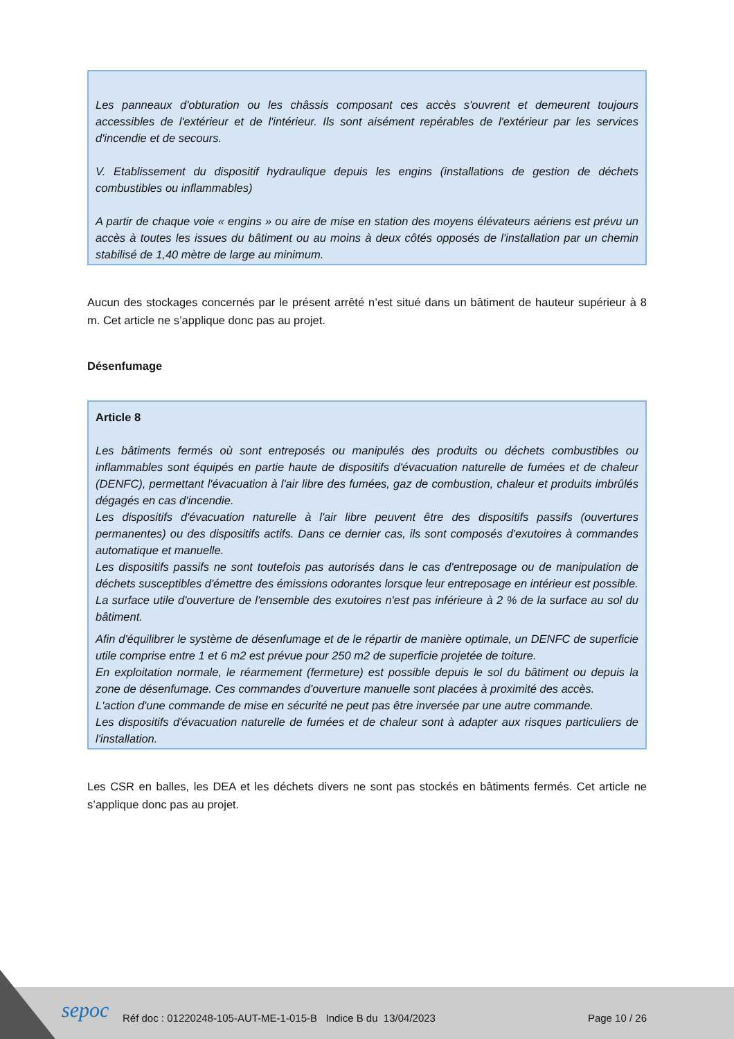Les panneaux d'obturation ou les châssis composant ces accès s'ouvrent et demeurent toujours accessibles de l'extérieur et de l'intérieur. Ils sont aisément repérables de l'extérieur par les services d'incendie et de secours.
V. Etablissement du dispositif hydraulique depuis les engins (installations de gestion de déchets combustibles ou inflammables)
A partir de chaque voie « engins » ou aire de mise en station des moyens élévateurs aériens est prévu un accès à toutes les issues du bâtiment ou au moins à deux côtés opposés de l'installation par un chemin stabilisé de 1,40 mètre de large au minimum.
Aucun des stockages concernés par le présent arrêté n’est situé dans un bâtiment de hauteur supérieur à 8 m. Cet article ne s’applique donc pas au projet.
Désenfumage
Article 8
Les bâtiments fermés où sont entreposés ou manipulés des produits ou déchets combustibles ou inflammables sont équipés en partie haute de dispositifs d'évacuation naturelle de fumées et de chaleur (DENFC), permettant l'évacuation à l'air libre des fumées, gaz de combustion, chaleur et produits imbrûlés dégagés en cas d'incendie.
Les dispositifs d'évacuation naturelle à l'air libre peuvent être des dispositifs passifs (ouvertures permanentes) ou des dispositifs actifs. Dans ce dernier cas, ils sont composés d'exutoires à commandes automatique et manuelle.
Les dispositifs passifs ne sont toutefois pas autorisés dans le cas d'entreposage ou de manipulation de déchets susceptibles d'émettre des émissions odorantes lorsque leur entreposage en intérieur est possible.
La surface utile d'ouverture de l'ensemble des exutoires n'est pas inférieure à 2 % de la surface au sol du bâtiment.
Afin d'équilibrer le système de désenfumage et de le répartir de manière optimale, un DENFC de superficie utile comprise entre 1 et 6 m2 est prévue pour 250 m2 de superficie projetée de toiture.
En exploitation normale, le réarmement (fermeture) est possible depuis le sol du bâtiment ou depuis la zone de désenfumage. Ces commandes d'ouverture manuelle sont placées à proximité des accès.
L'action d'une commande de mise en sécurité ne peut pas être inversée par une autre commande.
Les dispositifs d'évacuation naturelle de fumées et de chaleur sont à adapter aux risques particuliers de l'installation.
Les CSR en balles, les DEA et les déchets divers ne sont pas stockés en bâtiments fermés. Cet article ne s’applique donc pas au projet.
sepoc
Réf doc : 01220248-105-AUT-ME-1-015-B Indice B du 13/04/2023
Page 10 / 26